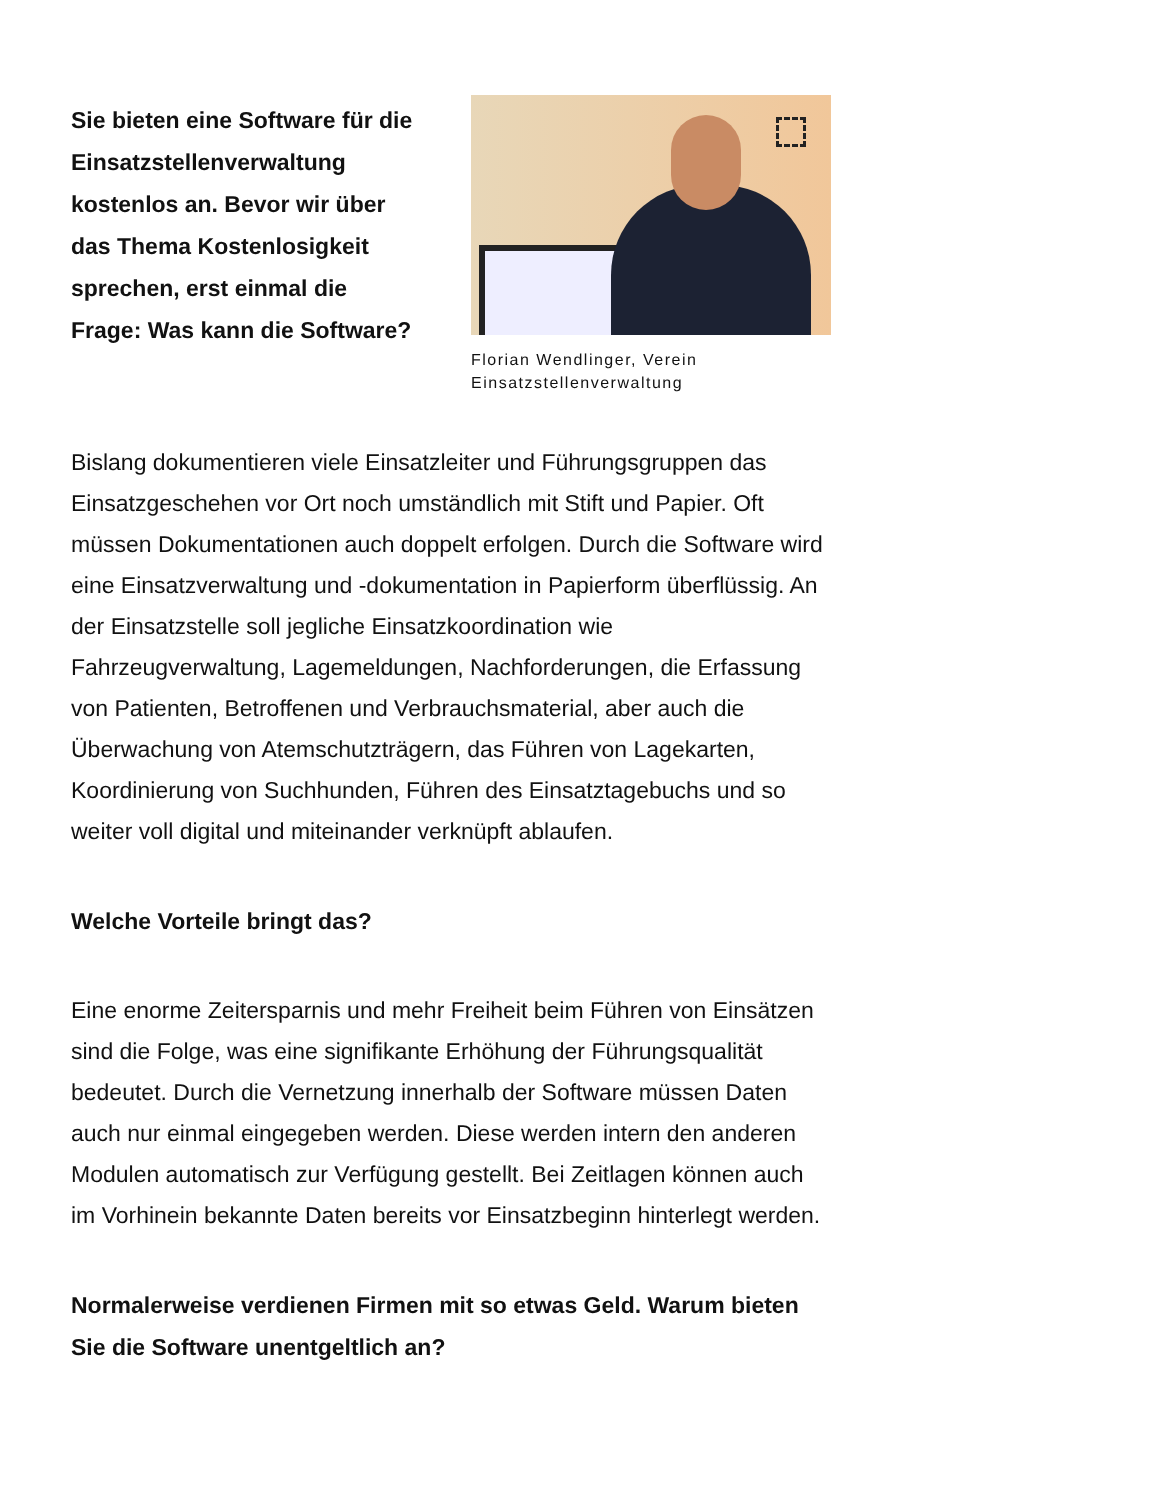Sie bieten eine Software für die Einsatzstellenverwaltung kostenlos an. Bevor wir über das Thema Kostenlosigkeit sprechen, erst einmal die Frage: Was kann die Software?
Florian Wendlinger, Verein Einsatzstellenverwaltung
Bislang dokumentieren viele Einsatzleiter und Führungsgruppen das Einsatzgeschehen vor Ort noch umständlich mit Stift und Papier. Oft müssen Dokumentationen auch doppelt erfolgen. Durch die Software wird eine Einsatzverwaltung und -dokumentation in Papierform überflüssig. An der Einsatzstelle soll jegliche Einsatzkoordination wie Fahrzeugverwaltung, Lagemeldungen, Nachforderungen, die Erfassung von Patienten, Betroffenen und Verbrauchsmaterial, aber auch die Überwachung von Atemschutzträgern, das Führen von Lagekarten, Koordinierung von Suchhunden, Führen des Einsatztagebuchs und so weiter voll digital und miteinander verknüpft ablaufen.
Welche Vorteile bringt das?
Eine enorme Zeitersparnis und mehr Freiheit beim Führen von Einsätzen sind die Folge, was eine signifikante Erhöhung der Führungsqualität bedeutet. Durch die Vernetzung innerhalb der Software müssen Daten auch nur einmal eingegeben werden. Diese werden intern den anderen Modulen automatisch zur Verfügung gestellt. Bei Zeitlagen können auch im Vorhinein bekannte Daten bereits vor Einsatzbeginn hinterlegt werden.
Normalerweise verdienen Firmen mit so etwas Geld. Warum bieten Sie die Software unentgeltlich an?